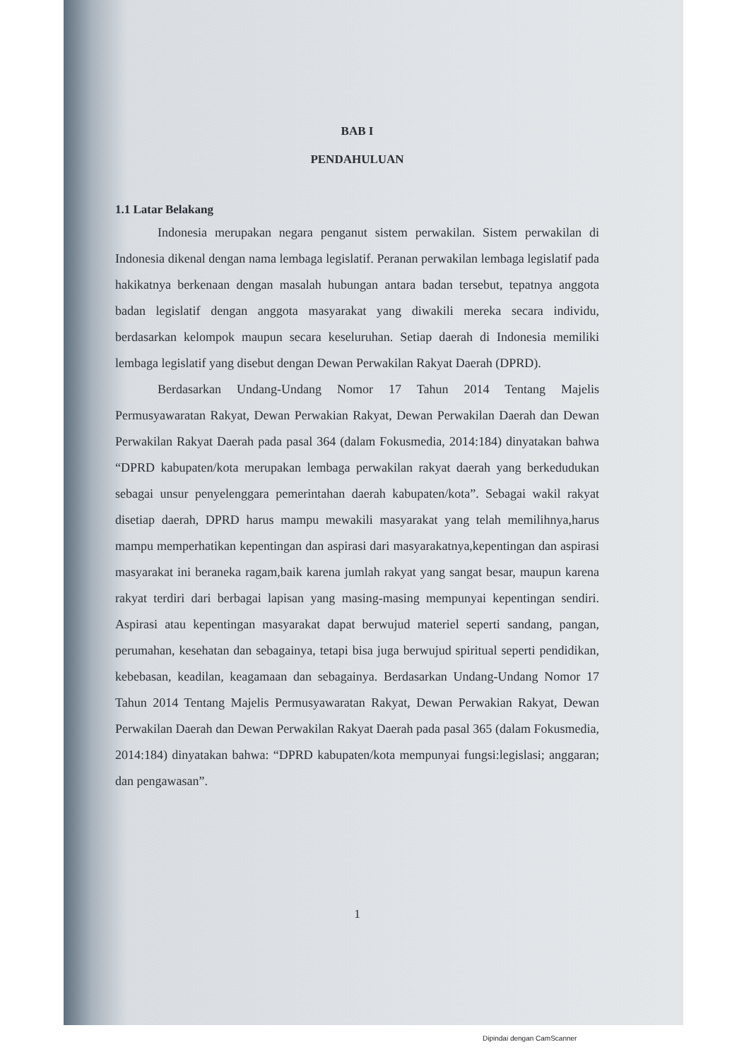BAB I
PENDAHULUAN
1.1 Latar Belakang
Indonesia merupakan negara penganut sistem perwakilan. Sistem perwakilan di Indonesia dikenal dengan nama lembaga legislatif. Peranan perwakilan lembaga legislatif pada hakikatnya berkenaan dengan masalah hubungan antara badan tersebut, tepatnya anggota badan legislatif dengan anggota masyarakat yang diwakili mereka secara individu, berdasarkan kelompok maupun secara keseluruhan. Setiap daerah di Indonesia memiliki lembaga legislatif yang disebut dengan Dewan Perwakilan Rakyat Daerah (DPRD).
Berdasarkan Undang-Undang Nomor 17 Tahun 2014 Tentang Majelis Permusyawaratan Rakyat, Dewan Perwakian Rakyat, Dewan Perwakilan Daerah dan Dewan Perwakilan Rakyat Daerah pada pasal 364 (dalam Fokusmedia, 2014:184) dinyatakan bahwa “DPRD kabupaten/kota merupakan lembaga perwakilan rakyat daerah yang berkedudukan sebagai unsur penyelenggara pemerintahan daerah kabupaten/kota”. Sebagai wakil rakyat disetiap daerah, DPRD harus mampu mewakili masyarakat yang telah memilihnya,harus mampu memperhatikan kepentingan dan aspirasi dari masyarakatnya,kepentingan dan aspirasi masyarakat ini beraneka ragam,baik karena jumlah rakyat yang sangat besar, maupun karena rakyat terdiri dari berbagai lapisan yang masing-masing mempunyai kepentingan sendiri. Aspirasi atau kepentingan masyarakat dapat berwujud materiel seperti sandang, pangan, perumahan, kesehatan dan sebagainya, tetapi bisa juga berwujud spiritual seperti pendidikan, kebebasan, keadilan, keagamaan dan sebagainya. Berdasarkan Undang-Undang Nomor 17 Tahun 2014 Tentang Majelis Permusyawaratan Rakyat, Dewan Perwakian Rakyat, Dewan Perwakilan Daerah dan Dewan Perwakilan Rakyat Daerah pada pasal 365 (dalam Fokusmedia, 2014:184) dinyatakan bahwa: “DPRD kabupaten/kota mempunyai fungsi:legislasi; anggaran; dan pengawasan”.
1
Dipindai dengan CamScanner